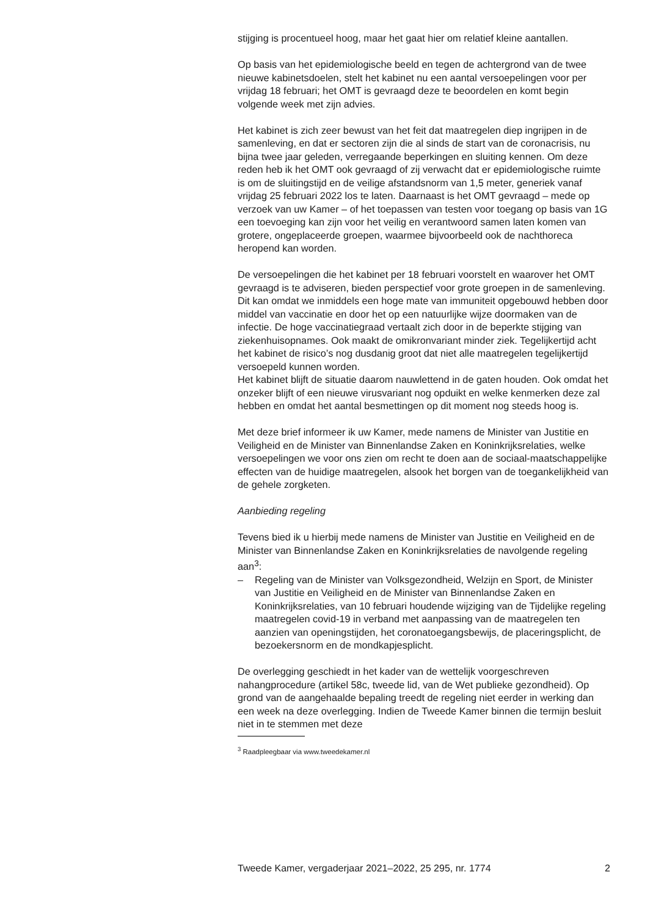stijging is procentueel hoog, maar het gaat hier om relatief kleine aantallen.
Op basis van het epidemiologische beeld en tegen de achtergrond van de twee nieuwe kabinetsdoelen, stelt het kabinet nu een aantal versoepe­lingen voor per vrijdag 18 februari; het OMT is gevraagd deze te beoor­delen en komt begin volgende week met zijn advies.
Het kabinet is zich zeer bewust van het feit dat maatregelen diep ingrijpen in de samenleving, en dat er sectoren zijn die al sinds de start van de coronacrisis, nu bijna twee jaar geleden, verregaande beperkingen en sluiting kennen. Om deze reden heb ik het OMT ook gevraagd of zij verwacht dat er epidemiologische ruimte is om de sluitingstijd en de veilige afstandsnorm van 1,5 meter, generiek vanaf vrijdag 25 februari 2022 los te laten. Daarnaast is het OMT gevraagd – mede op verzoek van uw Kamer – of het toepassen van testen voor toegang op basis van 1G een toevoeging kan zijn voor het veilig en verantwoord samen laten komen van grotere, ongeplaceerde groepen, waarmee bijvoorbeeld ook de nachthoreca heropend kan worden.
De versoepelingen die het kabinet per 18 februari voorstelt en waarover het OMT gevraagd is te adviseren, bieden perspectief voor grote groepen in de samenleving. Dit kan omdat we inmiddels een hoge mate van immuniteit opgebouwd hebben door middel van vaccinatie en door het op een natuurlijke wijze doormaken van de infectie. De hoge vaccinatie­graad vertaalt zich door in de beperkte stijging van ziekenhuisopnames. Ook maakt de omikronvariant minder ziek. Tegelijkertijd acht het kabinet de risico’s nog dusdanig groot dat niet alle maatregelen tegelijkertijd versoepeld kunnen worden.
Het kabinet blijft de situatie daarom nauwlettend in de gaten houden. Ook omdat het onzeker blijft of een nieuwe virusvariant nog opduikt en welke kenmerken deze zal hebben en omdat het aantal besmettingen op dit moment nog steeds hoog is.
Met deze brief informeer ik uw Kamer, mede namens de Minister van Justitie en Veiligheid en de Minister van Binnenlandse Zaken en Konink­rijksrelaties, welke versoepelingen we voor ons zien om recht te doen aan de sociaal-maatschappelijke effecten van de huidige maatregelen, alsook het borgen van de toegankelijkheid van de gehele zorgketen.
Aanbieding regeling
Tevens bied ik u hierbij mede namens de Minister van Justitie en Veiligheid en de Minister van Binnenlandse Zaken en Koninkrijksrelaties de navolgende regeling aan<sup>3</sup>:
– Regeling van de Minister van Volksgezondheid, Welzijn en Sport, de Minister van Justitie en Veiligheid en de Minister van Binnenlandse Zaken en Koninkrijksrelaties, van 10 februari houdende wijziging van de Tijdelijke regeling maatregelen covid-19 in verband met aanpassing van de maatregelen ten aanzien van openingstijden, het coronatoe­gangsbewijs, de placeringsplicht, de bezoekersnorm en de mondkapjesplicht.
De overlegging geschiedt in het kader van de wettelijk voorgeschreven nahangprocedure (artikel 58c, tweede lid, van de Wet publieke gezondheid). Op grond van de aangehaalde bepaling treedt de regeling niet eerder in werking dan een week na deze overlegging. Indien de Tweede Kamer binnen die termijn besluit niet in te stemmen met deze
<sup>3</sup> Raadpleegbaar via www.tweedekamer.nl
Tweede Kamer, vergaderjaar 2021–2022, 25 295, nr. 1774 2